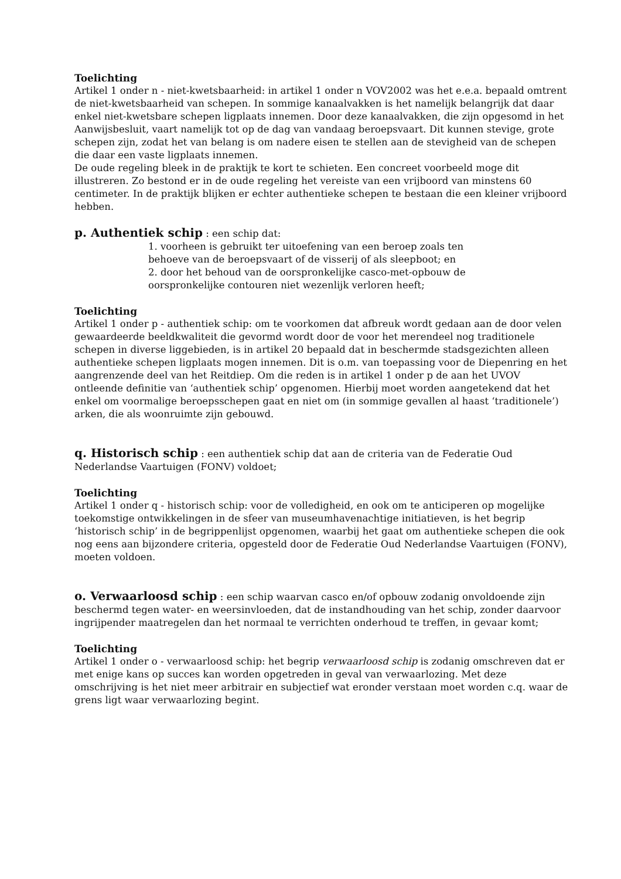Toelichting
Artikel 1 onder n - niet-kwetsbaarheid: in artikel 1 onder n VOV2002 was het e.e.a. bepaald omtrent de niet-kwetsbaarheid van schepen. In sommige kanaalvakken is het namelijk belangrijk dat daar enkel niet-kwetsbare schepen ligplaats innemen. Door deze kanaalvakken, die zijn opgesomd in het Aanwijsbesluit, vaart namelijk tot op de dag van vandaag beroepsvaart. Dit kunnen stevige, grote schepen zijn, zodat het van belang is om nadere eisen te stellen aan de stevigheid van de schepen die daar een vaste ligplaats innemen.
De oude regeling bleek in de praktijk te kort te schieten. Een concreet voorbeeld moge dit illustreren. Zo bestond er in de oude regeling het vereiste van een vrijboord van minstens 60 centimeter. In de praktijk blijken er echter authentieke schepen te bestaan die een kleiner vrijboord hebben.
p. Authentiek schip : een schip dat:
1. voorheen is gebruikt ter uitoefening van een beroep zoals ten
behoeve van de beroepsvaart of de visserij of als sleepboot; en
2. door het behoud van de oorspronkelijke casco-met-opbouw de
oorspronkelijke contouren niet wezenlijk verloren heeft;
Toelichting
Artikel 1 onder p - authentiek schip: om te voorkomen dat afbreuk wordt gedaan aan de door velen gewaardeerde beeldkwaliteit die gevormd wordt door de voor het merendeel nog traditionele schepen in diverse liggebieden, is in artikel 20 bepaald dat in beschermde stadsgezichten alleen authentieke schepen ligplaats mogen innemen. Dit is o.m. van toepassing voor de Diepenring en het aangrenzende deel van het Reitdiep. Om die reden is in artikel 1 onder p de aan het UVOV ontleende definitie van ‘authentiek schip’ opgenomen. Hierbij moet worden aangetekend dat het enkel om voormalige beroepsschepen gaat en niet om (in sommige gevallen al haast ‘traditionele’) arken, die als woonruimte zijn gebouwd.
q. Historisch schip : een authentiek schip dat aan de criteria van de Federatie Oud Nederlandse Vaartuigen (FONV) voldoet;
Toelichting
Artikel 1 onder q - historisch schip: voor de volledigheid, en ook om te anticiperen op mogelijke toekomstige ontwikkelingen in de sfeer van museumhavenachtige initiatieven, is het begrip ‘historisch schip’ in de begrippenlijst opgenomen, waarbij het gaat om authentieke schepen die ook nog eens aan bijzondere criteria, opgesteld door de Federatie Oud Nederlandse Vaartuigen (FONV), moeten voldoen.
o. Verwaarloosd schip : een schip waarvan casco en/of opbouw zodanig onvoldoende zijn beschermd tegen water- en weersinvloeden, dat de instandhouding van het schip, zonder daarvoor ingrijpender maatregelen dan het normaal te verrichten onderhoud te treffen, in gevaar komt;
Toelichting
Artikel 1 onder o - verwaarloosd schip: het begrip verwaarloosd schip is zodanig omschreven dat er met enige kans op succes kan worden opgetreden in geval van verwaarlozing. Met deze omschrijving is het niet meer arbitrair en subjectief wat eronder verstaan moet worden c.q. waar de grens ligt waar verwaarlozing begint.